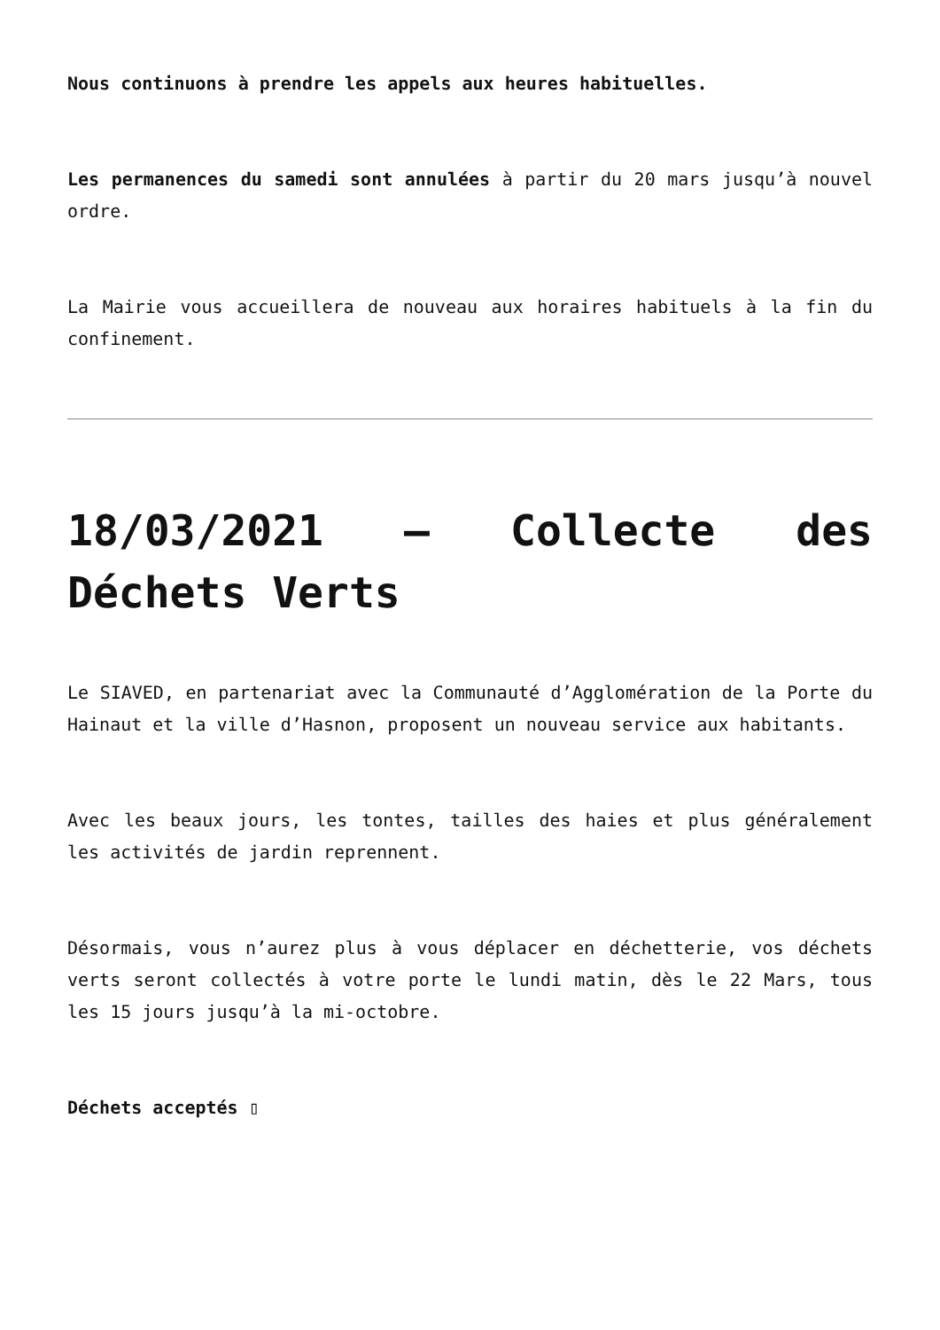Nous continuons à prendre les appels aux heures habituelles.
Les permanences du samedi sont annulées à partir du 20 mars jusqu’à nouvel ordre.
La Mairie vous accueillera de nouveau aux horaires habituels à la fin du confinement.
18/03/2021 – Collecte des Déchets Verts
Le SIAVED, en partenariat avec la Communauté d’Agglomération de la Porte du Hainaut et la ville d’Hasnon, proposent un nouveau service aux habitants.
Avec les beaux jours, les tontes, tailles des haies et plus généralement les activités de jardin reprennent.
Désormais, vous n’aurez plus à vous déplacer en déchetterie, vos déchets verts seront collectés à votre porte le lundi matin, dès le 22 Mars, tous les 15 jours jusqu’à la mi-octobre.
Déchets acceptés ▯